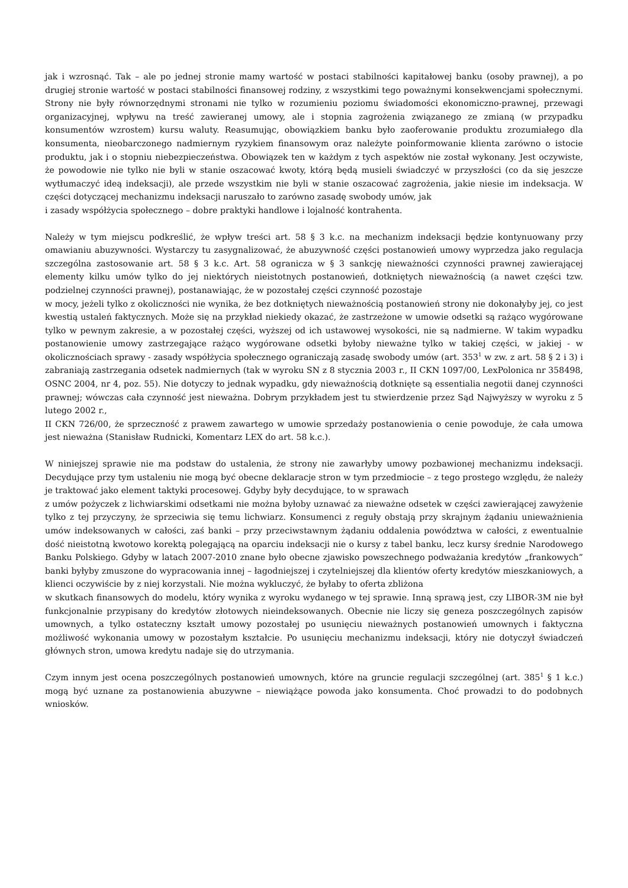jak i wzrosnąć. Tak – ale po jednej stronie mamy wartość w postaci stabilności kapitałowej banku (osoby prawnej), a po drugiej stronie wartość w postaci stabilności finansowej rodziny, z wszystkimi tego poważnymi konsekwencjami społecznymi. Strony nie były równorzędnymi stronami nie tylko w rozumieniu poziomu świadomości ekonomiczno-prawnej, przewagi organizacyjnej, wpływu na treść zawieranej umowy, ale i stopnia zagrożenia związanego ze zmianą (w przypadku konsumentów wzrostem) kursu waluty. Reasumując, obowiązkiem banku było zaoferowanie produktu zrozumiałego dla konsumenta, nieobarczonego nadmiernym ryzykiem finansowym oraz należyte poinformowanie klienta zarówno o istocie produktu, jak i o stopniu niebezpieczeństwa. Obowiązek ten w każdym z tych aspektów nie został wykonany. Jest oczywiste, że powodowie nie tylko nie byli w stanie oszacować kwoty, którą będą musieli świadczyć w przyszłości (co da się jeszcze wytłumaczyć ideą indeksacji), ale przede wszystkim nie byli w stanie oszacować zagrożenia, jakie niesie im indeksacja. W części dotyczącej mechanizmu indeksacji naruszało to zarówno zasadę swobody umów, jak
i zasady współżycia społecznego – dobre praktyki handlowe i lojalność kontrahenta.
Należy w tym miejscu podkreślić, że wpływ treści art. 58 § 3 k.c. na mechanizm indeksacji będzie kontynuowany przy omawianiu abuzywności. Wystarczy tu zasygnalizować, że abuzywność części postanowień umowy wyprzedza jako regulacja szczególna zastosowanie art. 58 § 3 k.c. Art. 58 ogranicza w § 3 sankcję nieważności czynności prawnej zawierającej elementy kilku umów tylko do jej niektórych nieistotnych postanowień, dotkniętych nieważnością (a nawet części tzw. podzielnej czynności prawnej), postanawiając, że w pozostałej części czynność pozostaje
w mocy, jeżeli tylko z okoliczności nie wynika, że bez dotkniętych nieważnością postanowień strony nie dokonałyby jej, co jest kwestią ustaleń faktycznych. Może się na przykład niekiedy okazać, że zastrzeżone w umowie odsetki są rażąco wygórowane tylko w pewnym zakresie, a w pozostałej części, wyższej od ich ustawowej wysokości, nie są nadmierne. W takim wypadku postanowienie umowy zastrzegające rażąco wygórowane odsetki byłoby nieważne tylko w takiej części, w jakiej - w okolicznościach sprawy - zasady współżycia społecznego ograniczają zasadę swobody umów (art. 353<sup>1</sup> w zw. z art. 58 § 2 i 3) i zabraniają zastrzegania odsetek nadmiernych (tak w wyroku SN z 8 stycznia 2003 r., II CKN 1097/00, LexPolonica nr 358498, OSNC 2004, nr 4, poz. 55). Nie dotyczy to jednak wypadku, gdy nieważnością dotknięte są essentialia negotii danej czynności prawnej; wówczas cała czynność jest nieważna. Dobrym przykładem jest tu stwierdzenie przez Sąd Najwyższy w wyroku z 5 lutego 2002 r.,
II CKN 726/00, że sprzeczność z prawem zawartego w umowie sprzedaży postanowienia o cenie powoduje, że cała umowa jest nieważna (Stanisław Rudnicki, Komentarz LEX do art. 58 k.c.).
W niniejszej sprawie nie ma podstaw do ustalenia, że strony nie zawarłyby umowy pozbawionej mechanizmu indeksacji. Decydujące przy tym ustaleniu nie mogą być obecne deklaracje stron w tym przedmiocie – z tego prostego względu, że należy je traktować jako element taktyki procesowej. Gdyby były decydujące, to w sprawach
z umów pożyczek z lichwiarskimi odsetkami nie można byłoby uznawać za nieważne odsetek w części zawierającej zawyżenie tylko z tej przyczyny, że sprzeciwia się temu lichwiarz. Konsumenci z reguły obstają przy skrajnym żądaniu unieważnienia umów indeksowanych w całości, zaś banki – przy przeciwstawnym żądaniu oddalenia powództwa w całości, z ewentualnie dość nieistotną kwotowo korektą polegającą na oparciu indeksacji nie o kursy z tabel banku, lecz kursy średnie Narodowego Banku Polskiego. Gdyby w latach 2007-2010 znane było obecne zjawisko powszechnego podważania kredytów „frankowych” banki byłyby zmuszone do wypracowania innej – łagodniejszej i czytelniejszej dla klientów oferty kredytów mieszkaniowych, a klienci oczywiście by z niej korzystali. Nie można wykluczyć, że byłaby to oferta zbliżona
w skutkach finansowych do modelu, który wynika z wyroku wydanego w tej sprawie. Inną sprawą jest, czy LIBOR-3M nie był funkcjonalnie przypisany do kredytów złotowych nieindeksowanych. Obecnie nie liczy się geneza poszczególnych zapisów umownych, a tylko ostateczny kształt umowy pozostałej po usunięciu nieważnych postanowień umownych i faktyczna możliwość wykonania umowy w pozostałym kształcie. Po usunięciu mechanizmu indeksacji, który nie dotyczył świadczeń głównych stron, umowa kredytu nadaje się do utrzymania.
Czym innym jest ocena poszczególnych postanowień umownych, które na gruncie regulacji szczególnej (art. 385<sup>1</sup> § 1 k.c.) mogą być uznane za postanowienia abuzywne – niewiążące powoda jako konsumenta. Choć prowadzi to do podobnych wniosków.